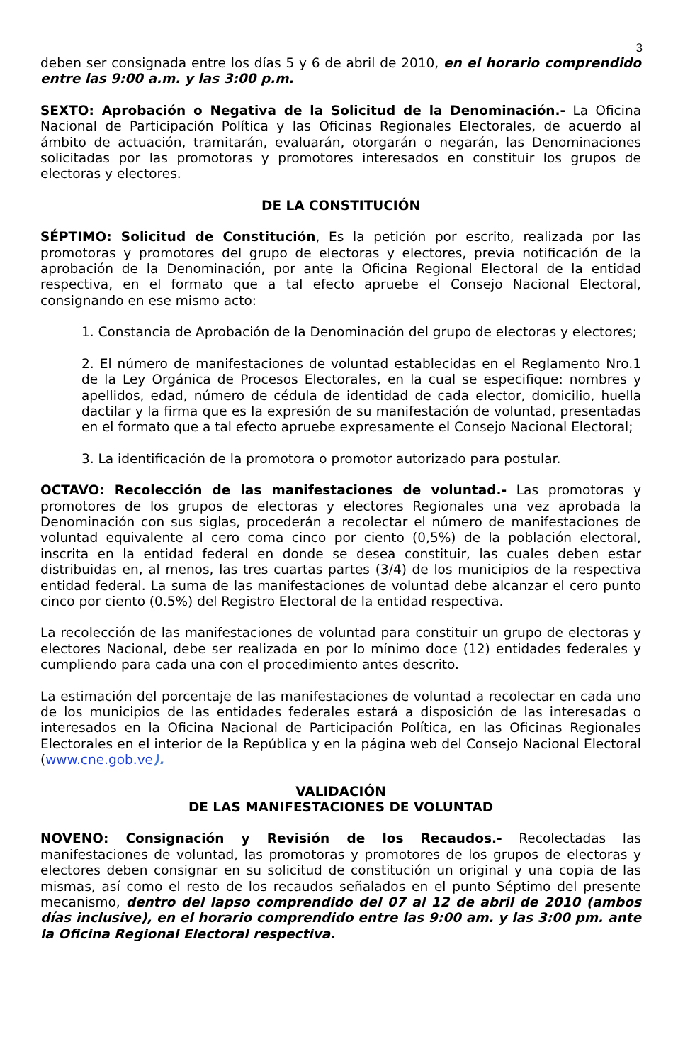3
deben ser consignada entre los días 5 y 6 de abril de 2010, en el horario comprendido entre las 9:00 a.m. y las 3:00 p.m.
SEXTO: Aprobación o Negativa de la Solicitud de la Denominación.- La Oficina Nacional de Participación Política y las Oficinas Regionales Electorales, de acuerdo al ámbito de actuación, tramitarán, evaluarán, otorgarán o negarán, las Denominaciones solicitadas por las promotoras y promotores interesados en constituir los grupos de electoras y electores.
DE LA CONSTITUCIÓN
SÉPTIMO: Solicitud de Constitución, Es la petición por escrito, realizada por las promotoras y promotores del grupo de electoras y electores, previa notificación de la aprobación de la Denominación, por ante la Oficina Regional Electoral de la entidad respectiva, en el formato que a tal efecto apruebe el Consejo Nacional Electoral, consignando en ese mismo acto:
1. Constancia de Aprobación de la Denominación del grupo de electoras y electores;
2. El número de manifestaciones de voluntad establecidas en el Reglamento Nro.1 de la Ley Orgánica de Procesos Electorales, en la cual se especifique: nombres y apellidos, edad, número de cédula de identidad de cada elector, domicilio, huella dactilar y la firma que es la expresión de su manifestación de voluntad, presentadas en el formato que a tal efecto apruebe expresamente el Consejo Nacional Electoral;
3. La identificación de la promotora o promotor autorizado para postular.
OCTAVO: Recolección de las manifestaciones de voluntad.- Las promotoras y promotores de los grupos de electoras y electores Regionales una vez aprobada la Denominación con sus siglas, procederán a recolectar el número de manifestaciones de voluntad equivalente al cero coma cinco por ciento (0,5%) de la población electoral, inscrita en la entidad federal en donde se desea constituir, las cuales deben estar distribuidas en, al menos, las tres cuartas partes (3/4) de los municipios de la respectiva entidad federal. La suma de las manifestaciones de voluntad debe alcanzar el cero punto cinco por ciento (0.5%) del Registro Electoral de la entidad respectiva.
La recolección de las manifestaciones de voluntad para constituir un grupo de electoras y electores Nacional, debe ser realizada en por lo mínimo doce (12) entidades federales y cumpliendo para cada una con el procedimiento antes descrito.
La estimación del porcentaje de las manifestaciones de voluntad a recolectar en cada uno de los municipios de las entidades federales estará a disposición de las interesadas o interesados en la Oficina Nacional de Participación Política, en las Oficinas Regionales Electorales en el interior de la República y en la página web del Consejo Nacional Electoral (www.cne.gob.ve).
VALIDACIÓN
DE LAS MANIFESTACIONES DE VOLUNTAD
NOVENO: Consignación y Revisión de los Recaudos.- Recolectadas las manifestaciones de voluntad, las promotoras y promotores de los grupos de electoras y electores deben consignar en su solicitud de constitución un original y una copia de las mismas, así como el resto de los recaudos señalados en el punto Séptimo del presente mecanismo, dentro del lapso comprendido del 07 al 12 de abril de 2010 (ambos días inclusive), en el horario comprendido entre las 9:00 am. y las 3:00 pm. ante la Oficina Regional Electoral respectiva.